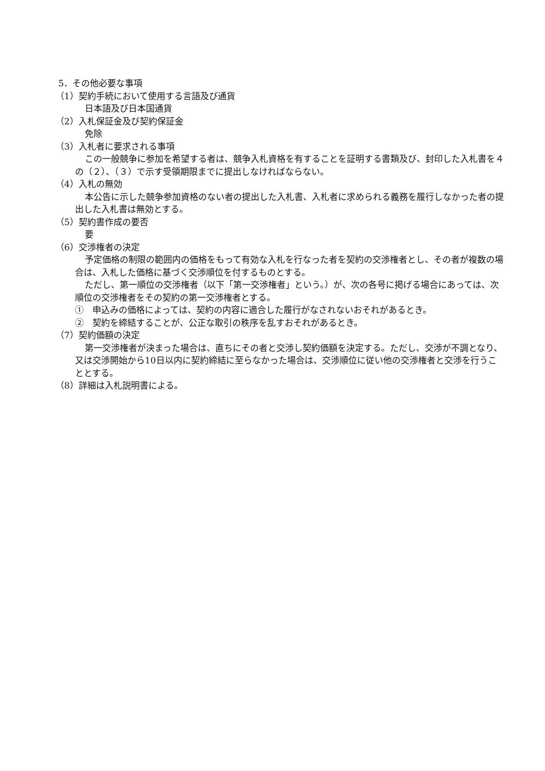5．その他必要な事項
（1）契約手続において使用する言語及び通貨
日本語及び日本国通貨
（2）入札保証金及び契約保証金
免除
（3）入札者に要求される事項
この一般競争に参加を希望する者は、競争入札資格を有することを証明する書類及び、封印した入札書を４の（２）、（３）で示す受領期限までに提出しなければならない。
（4）入札の無効
本公告に示した競争参加資格のない者の提出した入札書、入札者に求められる義務を履行しなかった者の提出した入札書は無効とする。
（5）契約書作成の要否
要
（6）交渉権者の決定
予定価格の制限の範囲内の価格をもって有効な入札を行なった者を契約の交渉権者とし、その者が複数の場合は、入札した価格に基づく交渉順位を付するものとする。
ただし、第一順位の交渉権者（以下「第一交渉権者」という。）が、次の各号に掲げる場合にあっては、次順位の交渉権者をその契約の第一交渉権者とする。
①　申込みの価格によっては、契約の内容に適合した履行がなされないおそれがあるとき。
②　契約を締結することが、公正な取引の秩序を乱すおそれがあるとき。
（7）契約価額の決定
第一交渉権者が決まった場合は、直ちにその者と交渉し契約価額を決定する。ただし、交渉が不調となり、又は交渉開始から10日以内に契約締結に至らなかった場合は、交渉順位に従い他の交渉権者と交渉を行うこととする。
（8）詳細は入札説明書による。